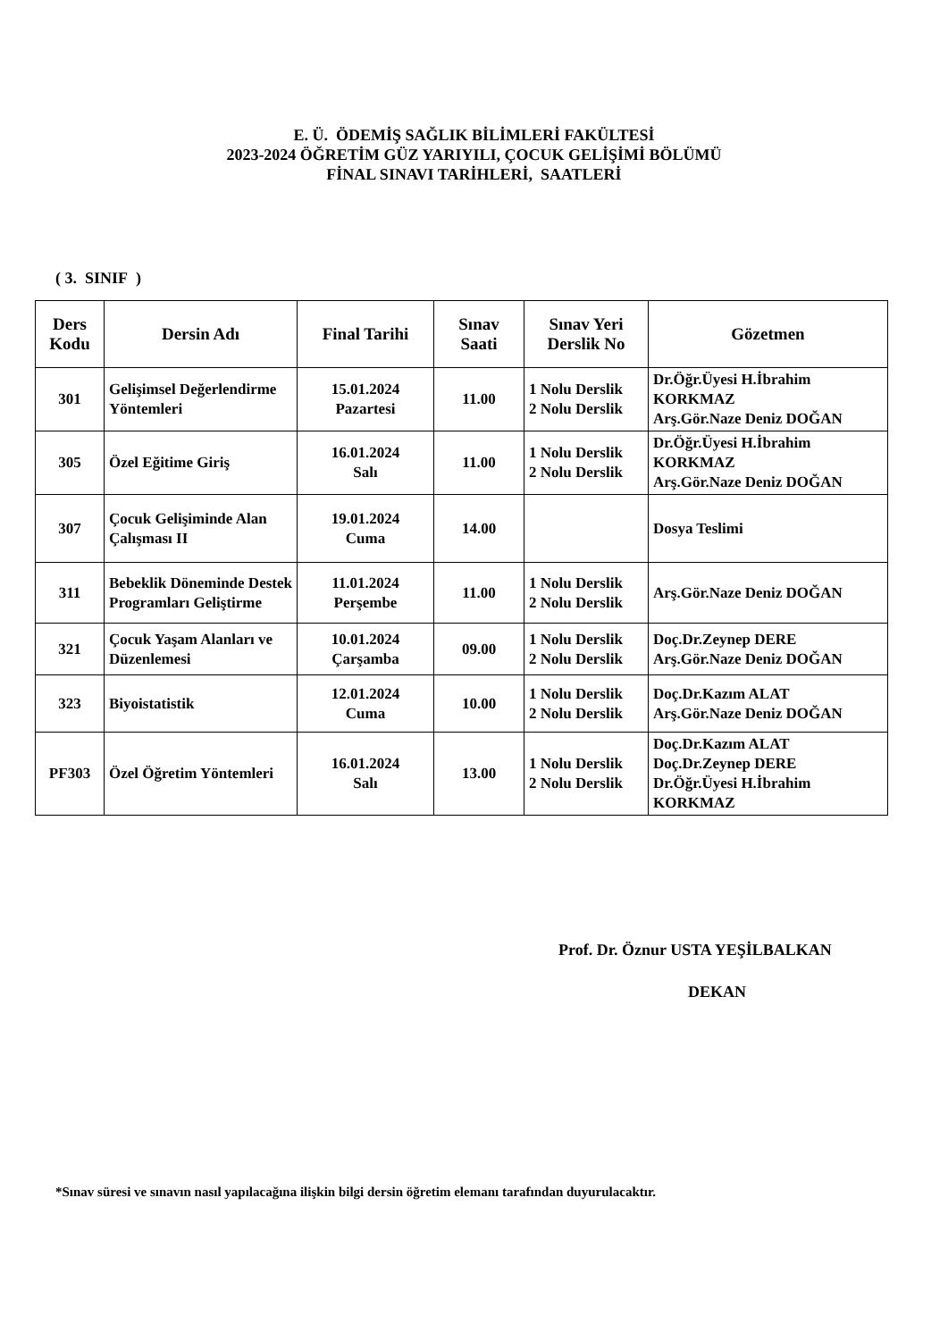E. Ü. ÖDEMİŞ SAĞLIK BİLİMLERİ FAKÜLTESİ
2023-2024 ÖĞRETİM GÜZ YARIYILI, ÇOCUK GELİŞİMİ BÖLÜMÜ
FİNAL SINAVI TARİHLERİ, SAATLERİ
( 3. SINIF )
| Ders Kodu | Dersin Adı | Final Tarihi | Sınav Saati | Sınav Yeri Derslik No | Gözetmen |
| --- | --- | --- | --- | --- | --- |
| 301 | Gelişimsel Değerlendirme Yöntemleri | 15.01.2024 Pazartesi | 11.00 | 1 Nolu Derslik 2 Nolu Derslik | Dr.Öğr.Üyesi H.İbrahim KORKMAZ Arş.Gör.Naze Deniz DOĞAN |
| 305 | Özel Eğitime Giriş | 16.01.2024 Salı | 11.00 | 1 Nolu Derslik 2 Nolu Derslik | Dr.Öğr.Üyesi H.İbrahim KORKMAZ Arş.Gör.Naze Deniz DOĞAN |
| 307 | Çocuk Gelişiminde Alan Çalışması II | 19.01.2024 Cuma | 14.00 | | Dosya Teslimi |
| 311 | Bebeklik Döneminde Destek Programları Geliştirme | 11.01.2024 Perşembe | 11.00 | 1 Nolu Derslik 2 Nolu Derslik | Arş.Gör.Naze Deniz DOĞAN |
| 321 | Çocuk Yaşam Alanları ve Düzenlemesi | 10.01.2024 Çarşamba | 09.00 | 1 Nolu Derslik 2 Nolu Derslik | Doç.Dr.Zeynep DERE Arş.Gör.Naze Deniz DOĞAN |
| 323 | Biyoistatistik | 12.01.2024 Cuma | 10.00 | 1 Nolu Derslik 2 Nolu Derslik | Doç.Dr.Kazım ALAT Arş.Gör.Naze Deniz DOĞAN |
| PF303 | Özel Öğretim Yöntemleri | 16.01.2024 Salı | 13.00 | 1 Nolu Derslik 2 Nolu Derslik | Doç.Dr.Kazım ALAT Doç.Dr.Zeynep DERE Dr.Öğr.Üyesi H.İbrahim KORKMAZ |
Prof. Dr. Öznur USTA YEŞİLBALKAN
DEKAN
*Sınav süresi ve sınavın nasıl yapılacağına ilişkin bilgi dersin öğretim elemanı tarafından duyurulacaktır.